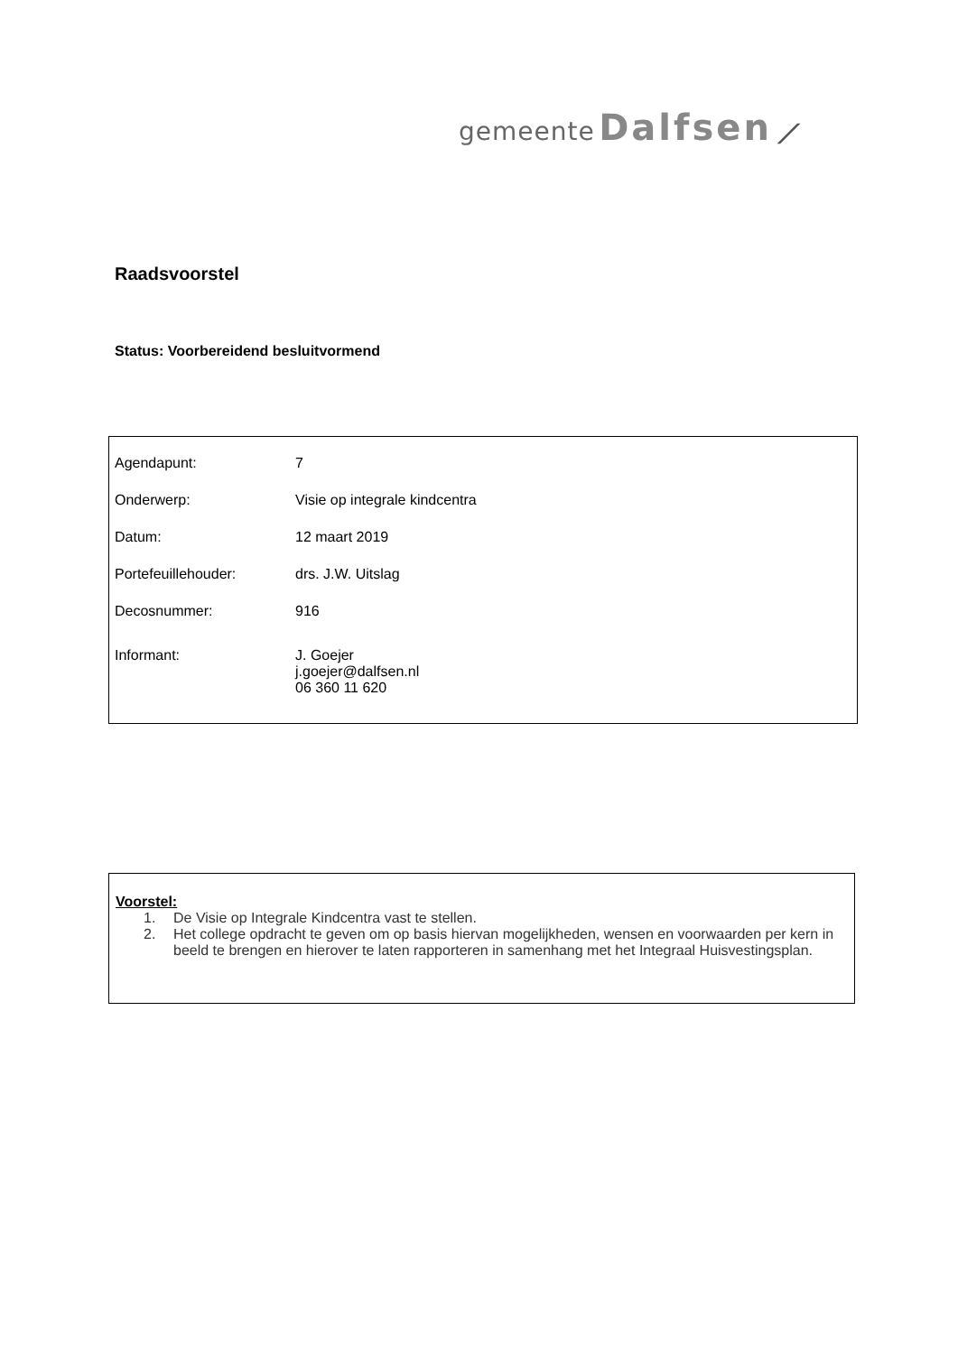gemeente Dalfsen ⟋
Raadsvoorstel
Status: Voorbereidend besluitvormend
| Agendapunt: | 7 |
| Onderwerp: | Visie op integrale kindcentra |
| Datum: | 12 maart 2019 |
| Portefeuillehouder: | drs. J.W. Uitslag |
| Decosnummer: | 916 |
| Informant: | J. Goejer j.goejer@dalfsen.nl 06 360 11 620 |
Voorstel:
1. De Visie op Integrale Kindcentra vast te stellen.
2. Het college opdracht te geven om op basis hiervan mogelijkheden, wensen en voorwaarden per kern in beeld te brengen en hierover te laten rapporteren in samenhang met het Integraal Huisvestingsplan.